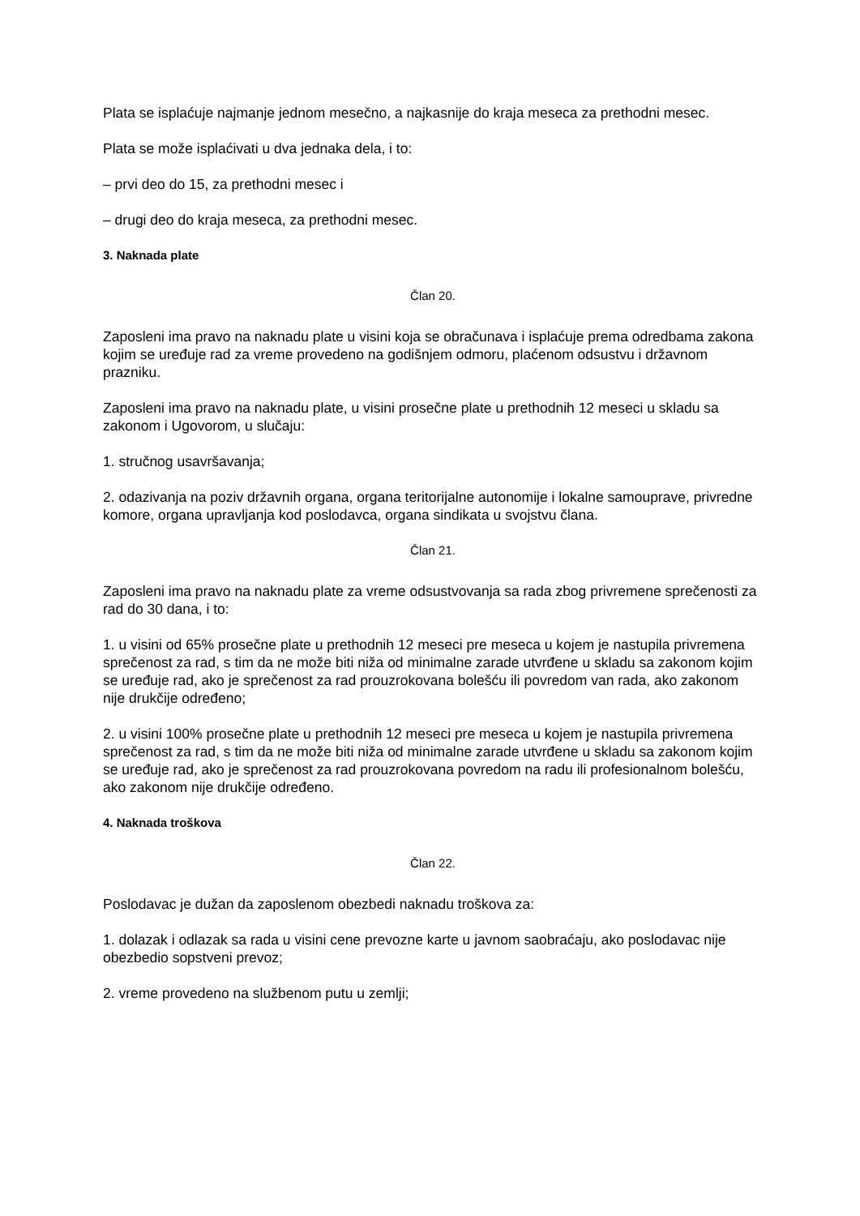Plata se isplaćuje najmanje jednom mesečno, a najkasnije do kraja meseca za prethodni mesec.
Plata se može isplaćivati u dva jednaka dela, i to:
– prvi deo do 15, za prethodni mesec i
– drugi deo do kraja meseca, za prethodni mesec.
3. Naknada plate
Član 20.
Zaposleni ima pravo na naknadu plate u visini koja se obračunava i isplaćuje prema odredbama zakona kojim se uređuje rad za vreme provedeno na godišnjem odmoru, plaćenom odsustvu i državnom prazniku.
Zaposleni ima pravo na naknadu plate, u visini prosečne plate u prethodnih 12 meseci u skladu sa zakonom i Ugovorom, u slučaju:
1. stručnog usavršavanja;
2. odazivanja na poziv državnih organa, organa teritorijalne autonomije i lokalne samouprave, privredne komore, organa upravljanja kod poslodavca, organa sindikata u svojstvu člana.
Član 21.
Zaposleni ima pravo na naknadu plate za vreme odsustvovanja sa rada zbog privremene sprečenosti za rad do 30 dana, i to:
1. u visini od 65% prosečne plate u prethodnih 12 meseci pre meseca u kojem je nastupila privremena sprečenost za rad, s tim da ne može biti niža od minimalne zarade utvrđene u skladu sa zakonom kojim se uređuje rad, ako je sprečenost za rad prouzrokovana bolešću ili povredom van rada, ako zakonom nije drukčije određeno;
2. u visini 100% prosečne plate u prethodnih 12 meseci pre meseca u kojem je nastupila privremena sprečenost za rad, s tim da ne može biti niža od minimalne zarade utvrđene u skladu sa zakonom kojim se uređuje rad, ako je sprečenost za rad prouzrokovana povredom na radu ili profesionalnom bolešću, ako zakonom nije drukčije određeno.
4. Naknada troškova
Član 22.
Poslodavac je dužan da zaposlenom obezbedi naknadu troškova za:
1. dolazak i odlazak sa rada u visini cene prevozne karte u javnom saobraćaju, ako poslodavac nije obezbedio sopstveni prevoz;
2. vreme provedeno na službenom putu u zemlji;